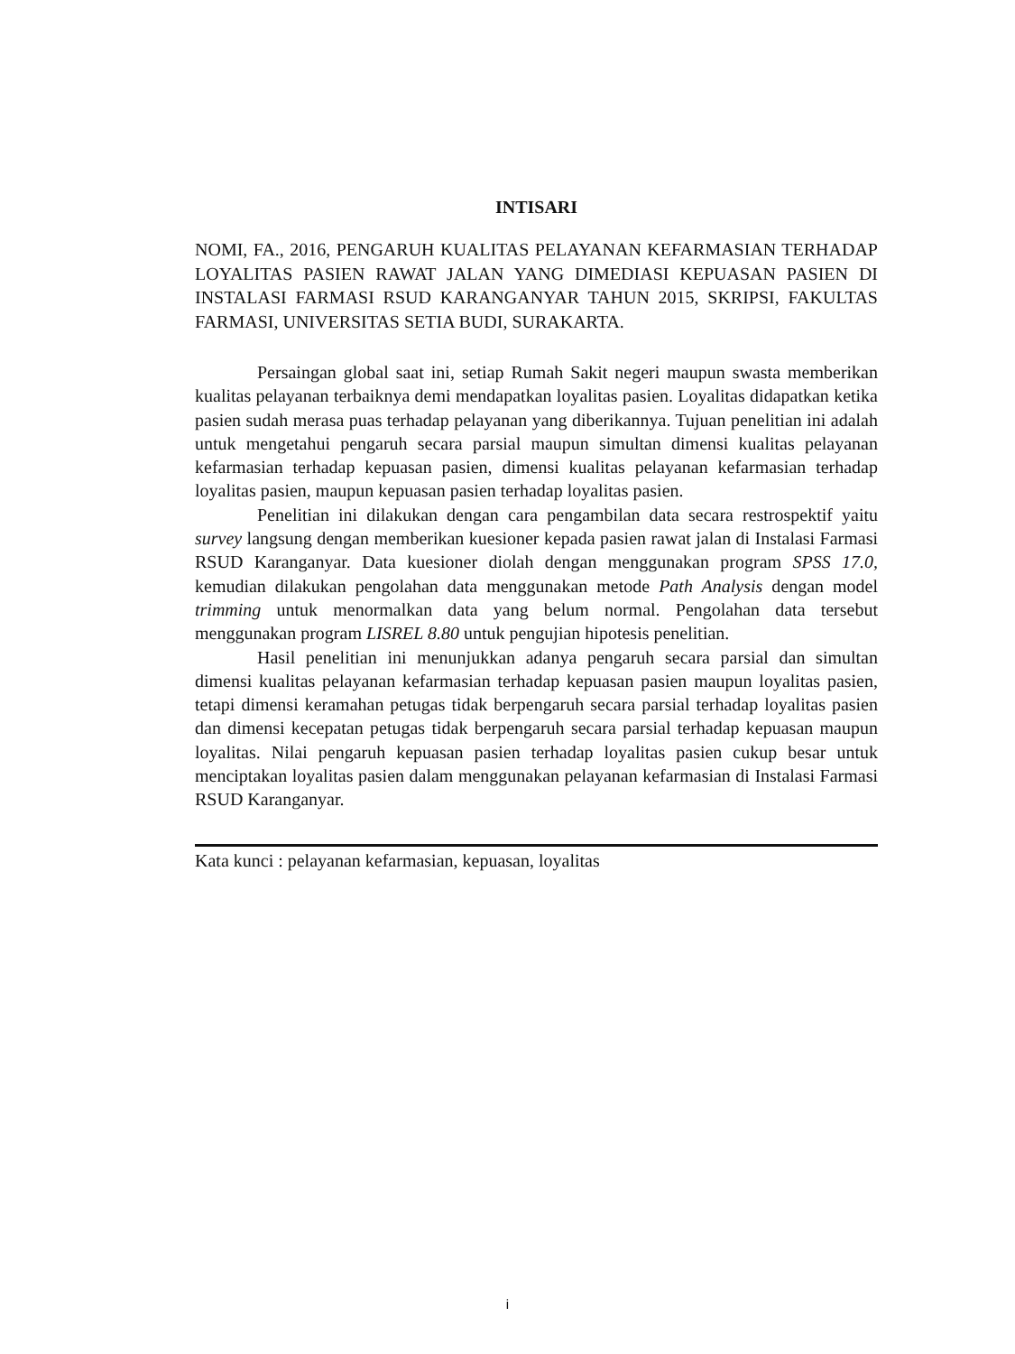INTISARI
NOMI, FA., 2016, PENGARUH KUALITAS PELAYANAN KEFARMASIAN TERHADAP LOYALITAS PASIEN RAWAT JALAN YANG DIMEDIASI KEPUASAN PASIEN DI INSTALASI FARMASI RSUD KARANGANYAR TAHUN 2015, SKRIPSI, FAKULTAS FARMASI, UNIVERSITAS SETIA BUDI, SURAKARTA.
Persaingan global saat ini, setiap Rumah Sakit negeri maupun swasta memberikan kualitas pelayanan terbaiknya demi mendapatkan loyalitas pasien. Loyalitas didapatkan ketika pasien sudah merasa puas terhadap pelayanan yang diberikannya. Tujuan penelitian ini adalah untuk mengetahui pengaruh secara parsial maupun simultan dimensi kualitas pelayanan kefarmasian terhadap kepuasan pasien, dimensi kualitas pelayanan kefarmasian terhadap loyalitas pasien, maupun kepuasan pasien terhadap loyalitas pasien.
Penelitian ini dilakukan dengan cara pengambilan data secara restrospektif yaitu survey langsung dengan memberikan kuesioner kepada pasien rawat jalan di Instalasi Farmasi RSUD Karanganyar. Data kuesioner diolah dengan menggunakan program SPSS 17.0, kemudian dilakukan pengolahan data menggunakan metode Path Analysis dengan model trimming untuk menormalkan data yang belum normal. Pengolahan data tersebut menggunakan program LISREL 8.80 untuk pengujian hipotesis penelitian.
Hasil penelitian ini menunjukkan adanya pengaruh secara parsial dan simultan dimensi kualitas pelayanan kefarmasian terhadap kepuasan pasien maupun loyalitas pasien, tetapi dimensi keramahan petugas tidak berpengaruh secara parsial terhadap loyalitas pasien dan dimensi kecepatan petugas tidak berpengaruh secara parsial terhadap kepuasan maupun loyalitas. Nilai pengaruh kepuasan pasien terhadap loyalitas pasien cukup besar untuk menciptakan loyalitas pasien dalam menggunakan pelayanan kefarmasian di Instalasi Farmasi RSUD Karanganyar.
Kata kunci : pelayanan kefarmasian, kepuasan, loyalitas
i